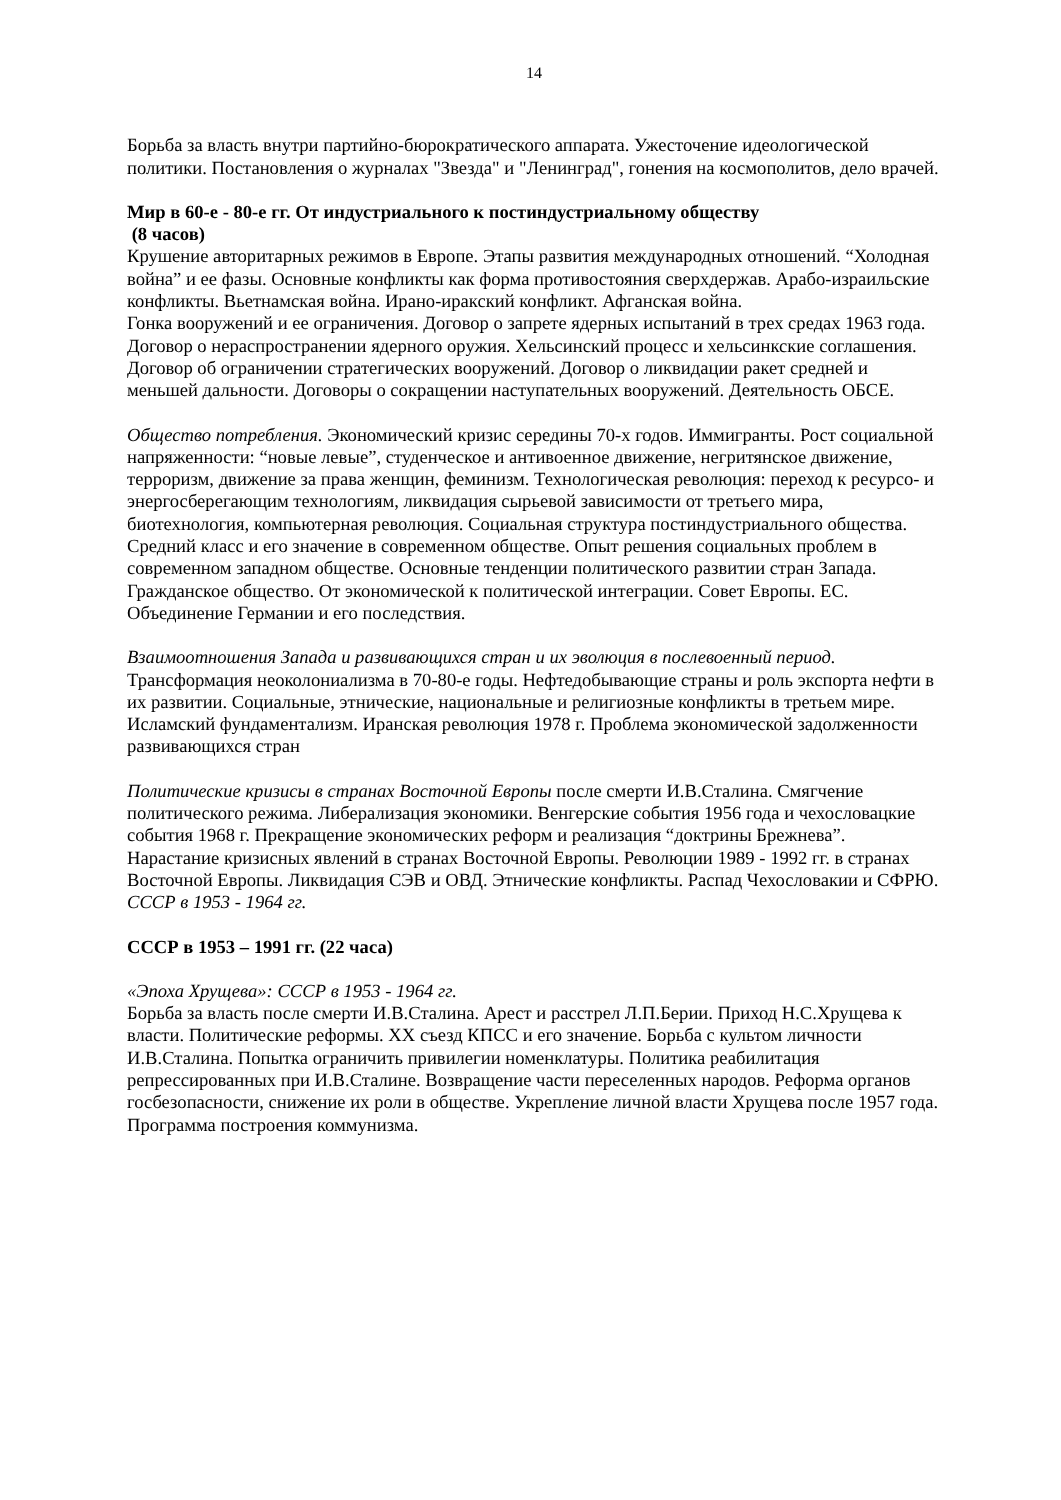14
Борьба за власть внутри партийно-бюрократического аппарата. Ужесточение идеологической политики. Постановления о журналах "Звезда" и "Ленинград", гонения на космополитов, дело врачей.
Мир в 60-е - 80-е гг. От индустриального к постиндустриальному обществу
(8 часов)
Крушение авторитарных режимов в Европе. Этапы развития международных отношений. “Холодная война” и ее фазы. Основные конфликты как форма противостояния сверхдержав. Арабо-израильские конфликты. Вьетнамская война. Ирано-иракский конфликт. Афганская война.
Гонка вооружений и ее ограничения. Договор о запрете ядерных испытаний в трех средах 1963 года. Договор о нераспространении ядерного оружия. Хельсинский процесс и хельсинкские соглашения. Договор об ограничении стратегических вооружений. Договор о ликвидации ракет средней и меньшей дальности. Договоры о сокращении наступательных вооружений. Деятельность ОБСЕ.
Общество потребления. Экономический кризис середины 70-х годов. Иммигранты. Рост социальной напряженности: “новые левые”, студенческое и антивоенное движение, негритянское движение, терроризм, движение за права женщин, феминизм. Технологическая революция: переход к ресурсо- и энергосберегающим технологиям, ликвидация сырьевой зависимости от третьего мира, биотехнология, компьютерная революция. Социальная структура постиндустриального общества. Средний класс и его значение в современном обществе. Опыт решения социальных проблем в современном западном обществе. Основные тенденции политического развитии стран Запада. Гражданское общество. От экономической к политической интеграции. Совет Европы. ЕС. Объединение Германии и его последствия.
Взаимоотношения Запада и развивающихся стран и их эволюция в послевоенный период. Трансформация неоколониализма в 70-80-е годы. Нефтедобывающие страны и роль экспорта нефти в их развитии. Социальные, этнические, национальные и религиозные конфликты в третьем мире. Исламский фундаментализм. Иранская революция 1978 г. Проблема экономической задолженности развивающихся стран
Политические кризисы в странах Восточной Европы после смерти И.В.Сталина. Смягчение политического режима. Либерализация экономики. Венгерские события 1956 года и чехословацкие события 1968 г. Прекращение экономических реформ и реализация “доктрины Брежнева”. Нарастание кризисных явлений в странах Восточной Европы. Революции 1989 - 1992 гг. в странах Восточной Европы. Ликвидация СЭВ и ОВД. Этнические конфликты. Распад Чехословакии и СФРЮ.
СССР в 1953 - 1964 гг.
СССР в 1953 – 1991 гг. (22 часа)
«Эпоха Хрущева»: СССР в 1953 - 1964 гг.
Борьба за власть после смерти И.В.Сталина. Арест и расстрел Л.П.Берии. Приход Н.С.Хрущева к власти. Политические реформы. XX съезд КПСС и его значение. Борьба с культом личности И.В.Сталина. Попытка ограничить привилегии номенклатуры. Политика реабилитация репрессированных при И.В.Сталине. Возвращение части переселенных народов. Реформа органов госбезопасности, снижение их роли в обществе. Укрепление личной власти Хрущева после 1957 года. Программа построения коммунизма.